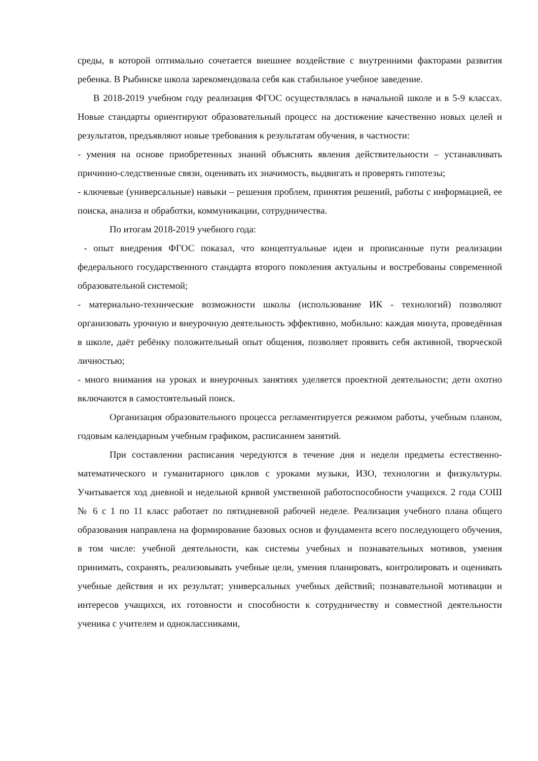среды, в которой оптимально сочетается внешнее воздействие с внутренними факторами развития ребенка. В Рыбинске школа зарекомендовала себя как стабильное учебное заведение.
В 2018-2019 учебном году реализация ФГОС осуществлялась в начальной школе и в 5-9 классах. Новые стандарты ориентируют образовательный процесс на достижение качественно новых целей и результатов, предъявляют новые требования к результатам обучения, в частности:
- умения на основе приобретенных знаний объяснять явления действительности – устанавливать причинно-следственные связи, оценивать их значимость, выдвигать и проверять гипотезы;
- ключевые (универсальные) навыки – решения проблем, принятия решений, работы с информацией, ее поиска, анализа и обработки, коммуникации, сотрудничества.
По итогам 2018-2019 учебного года:
- опыт внедрения ФГОС показал, что концептуальные идеи и прописанные пути реализации федерального государственного стандарта второго поколения актуальны и востребованы современной образовательной системой;
- материально-технические возможности школы (использование ИК - технологий) позволяют организовать урочную и внеурочную деятельность эффективно, мобильно: каждая минута, проведённая в школе, даёт ребёнку положительный опыт общения, позволяет проявить себя активной, творческой личностью;
- много внимания на уроках и внеурочных занятиях уделяется проектной деятельности; дети охотно включаются в самостоятельный поиск.
Организация образовательного процесса регламентируется режимом работы, учебным планом, годовым календарным учебным графиком, расписанием занятий.
При составлении расписания чередуются в течение дня и недели предметы естественно-математического и гуманитарного циклов с уроками музыки, ИЗО, технологии и физкультуры. Учитывается ход дневной и недельной кривой умственной работоспособности учащихся. 2 года СОШ № 6 с 1 по 11 класс работает по пятидневной рабочей неделе. Реализация учебного плана общего образования направлена на формирование базовых основ и фундамента всего последующего обучения, в том числе: учебной деятельности, как системы учебных и познавательных мотивов, умения принимать, сохранять, реализовывать учебные цели, умения планировать, контролировать и оценивать учебные действия и их результат; универсальных учебных действий; познавательной мотивации и интересов учащихся, их готовности и способности к сотрудничеству и совместной деятельности ученика с учителем и одноклассниками,